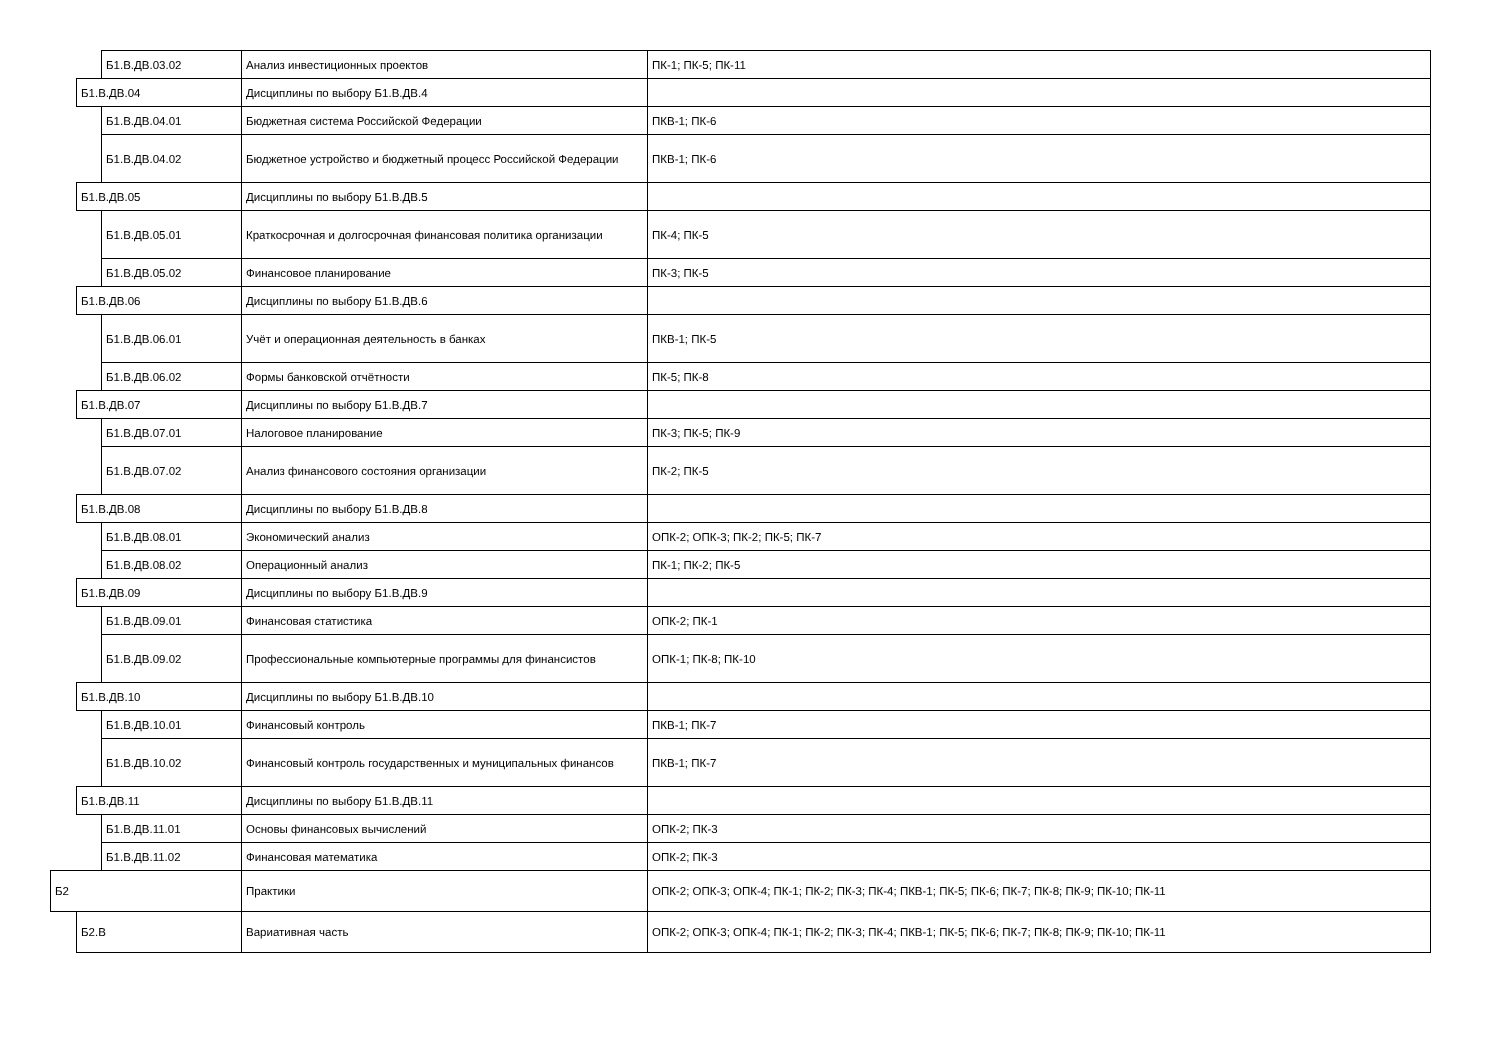| | | Б1.В.ДВ.03.02 | Анализ инвестиционных проектов | ПК-1; ПК-5; ПК-11 |
| | Б1.В.ДВ.04 | | Дисциплины по выбору Б1.В.ДВ.4 | |
| | | Б1.В.ДВ.04.01 | Бюджетная система Российской Федерации | ПКВ-1; ПК-6 |
| | | Б1.В.ДВ.04.02 | Бюджетное устройство и бюджетный процесс Российской Федерации | ПКВ-1; ПК-6 |
| | Б1.В.ДВ.05 | | Дисциплины по выбору Б1.В.ДВ.5 | |
| | | Б1.В.ДВ.05.01 | Краткосрочная и долгосрочная финансовая политика организации | ПК-4; ПК-5 |
| | | Б1.В.ДВ.05.02 | Финансовое планирование | ПК-3; ПК-5 |
| | Б1.В.ДВ.06 | | Дисциплины по выбору Б1.В.ДВ.6 | |
| | | Б1.В.ДВ.06.01 | Учёт и операционная деятельность в банках | ПКВ-1; ПК-5 |
| | | Б1.В.ДВ.06.02 | Формы банковской отчётности | ПК-5; ПК-8 |
| | Б1.В.ДВ.07 | | Дисциплины по выбору Б1.В.ДВ.7 | |
| | | Б1.В.ДВ.07.01 | Налоговое планирование | ПК-3; ПК-5; ПК-9 |
| | | Б1.В.ДВ.07.02 | Анализ финансового состояния организации | ПК-2; ПК-5 |
| | Б1.В.ДВ.08 | | Дисциплины по выбору Б1.В.ДВ.8 | |
| | | Б1.В.ДВ.08.01 | Экономический анализ | ОПК-2; ОПК-3; ПК-2; ПК-5; ПК-7 |
| | | Б1.В.ДВ.08.02 | Операционный анализ | ПК-1; ПК-2; ПК-5 |
| | Б1.В.ДВ.09 | | Дисциплины по выбору Б1.В.ДВ.9 | |
| | | Б1.В.ДВ.09.01 | Финансовая статистика | ОПК-2; ПК-1 |
| | | Б1.В.ДВ.09.02 | Профессиональные компьютерные программы для финансистов | ОПК-1; ПК-8; ПК-10 |
| | Б1.В.ДВ.10 | | Дисциплины по выбору Б1.В.ДВ.10 | |
| | | Б1.В.ДВ.10.01 | Финансовый контроль | ПКВ-1; ПК-7 |
| | | Б1.В.ДВ.10.02 | Финансовый контроль государственных и муниципальных финансов | ПКВ-1; ПК-7 |
| | Б1.В.ДВ.11 | | Дисциплины по выбору Б1.В.ДВ.11 | |
| | | Б1.В.ДВ.11.01 | Основы финансовых вычислений | ОПК-2; ПК-3 |
| | | Б1.В.ДВ.11.02 | Финансовая математика | ОПК-2; ПК-3 |
| Б2 | | | Практики | ОПК-2; ОПК-3; ОПК-4; ПК-1; ПК-2; ПК-3; ПК-4; ПКВ-1; ПК-5; ПК-6; ПК-7; ПК-8; ПК-9; ПК-10; ПК-11 |
| | Б2.В | | Вариативная часть | ОПК-2; ОПК-3; ОПК-4; ПК-1; ПК-2; ПК-3; ПК-4; ПКВ-1; ПК-5; ПК-6; ПК-7; ПК-8; ПК-9; ПК-10; ПК-11 |